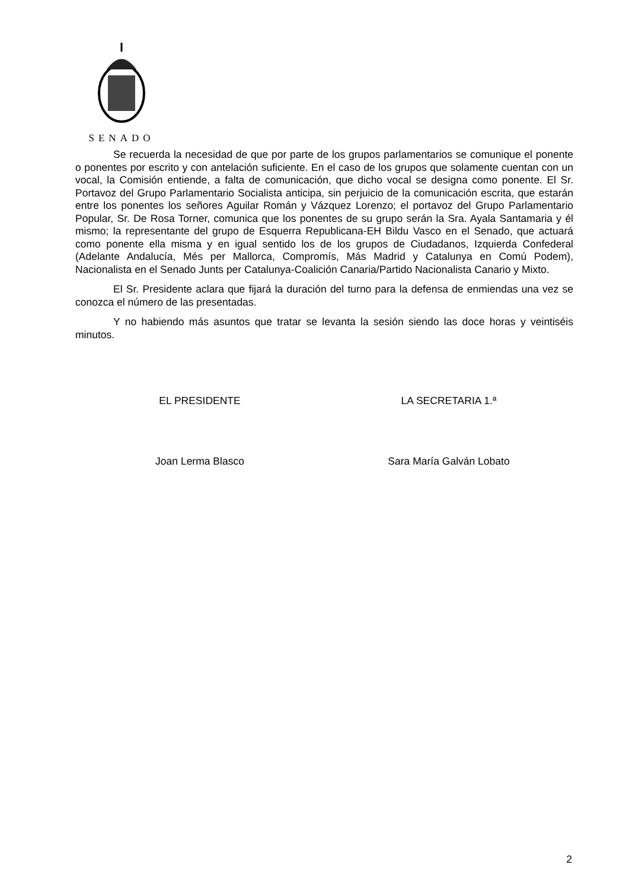SENADO
Se recuerda la necesidad de que por parte de los grupos parlamentarios se comunique el ponente o ponentes por escrito y con antelación suficiente. En el caso de los grupos que solamente cuentan con un vocal, la Comisión entiende, a falta de comunicación, que dicho vocal se designa como ponente. El Sr. Portavoz del Grupo Parlamentario Socialista anticipa, sin perjuicio de la comunicación escrita, que estarán entre los ponentes los señores Aguilar Román y Vázquez Lorenzo; el portavoz del Grupo Parlamentario Popular, Sr. De Rosa Torner, comunica que los ponentes de su grupo serán la Sra. Ayala Santamaria y él mismo; la representante del grupo de Esquerra Republicana-EH Bildu Vasco en el Senado, que actuará como ponente ella misma y en igual sentido los de los grupos de Ciudadanos, Izquierda Confederal (Adelante Andalucía, Més per Mallorca, Compromís, Más Madrid y Catalunya en Comú Podem), Nacionalista en el Senado Junts per Catalunya-Coalición Canaria/Partido Nacionalista Canario y Mixto.
El Sr. Presidente aclara que fijará la duración del turno para la defensa de enmiendas una vez se conozca el número de las presentadas.
Y no habiendo más asuntos que tratar se levanta la sesión siendo las doce horas y veintiséis minutos.
EL PRESIDENTE LA SECRETARIA 1.ª
Joan Lerma Blasco Sara María Galván Lobato
2